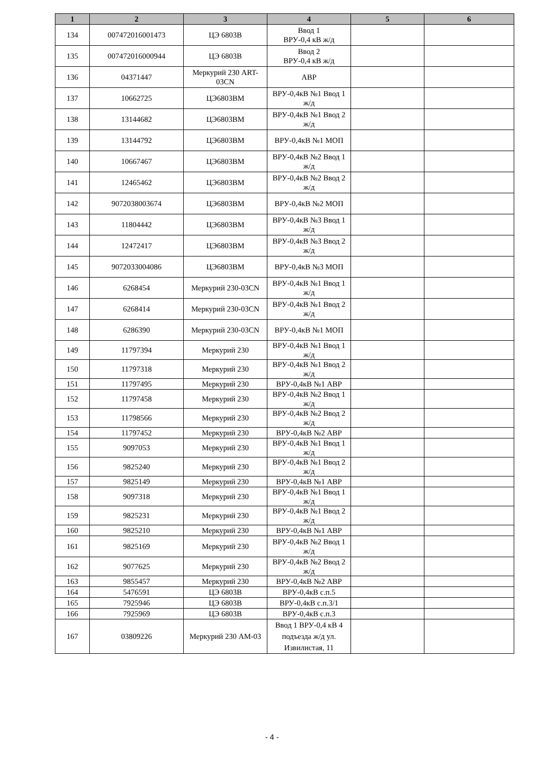| 1 | 2 | 3 | 4 | 5 | 6 |
| --- | --- | --- | --- | --- | --- |
| 134 | 007472016001473 | ЦЭ 6803В | Ввод 1 ВРУ-0,4 кВ ж/д | | |
| 135 | 007472016000944 | ЦЭ 6803В | Ввод 2 ВРУ-0,4 кВ ж/д | | |
| 136 | 04371447 | Меркурий 230 ART-03CN | АВР | | |
| 137 | 10662725 | ЦЭ6803ВМ | ВРУ-0,4кВ №1 Ввод 1 ж/д | | |
| 138 | 13144682 | ЦЭ6803ВМ | ВРУ-0,4кВ №1 Ввод 2 ж/д | | |
| 139 | 13144792 | ЦЭ6803ВМ | ВРУ-0,4кВ №1 МОП | | |
| 140 | 10667467 | ЦЭ6803ВМ | ВРУ-0,4кВ №2 Ввод 1 ж/д | | |
| 141 | 12465462 | ЦЭ6803ВМ | ВРУ-0,4кВ №2 Ввод 2 ж/д | | |
| 142 | 9072038003674 | ЦЭ6803ВМ | ВРУ-0,4кВ №2 МОП | | |
| 143 | 11804442 | ЦЭ6803ВМ | ВРУ-0,4кВ №3 Ввод 1 ж/д | | |
| 144 | 12472417 | ЦЭ6803ВМ | ВРУ-0,4кВ №3 Ввод 2 ж/д | | |
| 145 | 9072033004086 | ЦЭ6803ВМ | ВРУ-0,4кВ №3 МОП | | |
| 146 | 6268454 | Меркурий 230-03CN | ВРУ-0,4кВ №1 Ввод 1 ж/д | | |
| 147 | 6268414 | Меркурий 230-03CN | ВРУ-0,4кВ №1 Ввод 2 ж/д | | |
| 148 | 6286390 | Меркурий 230-03CN | ВРУ-0,4кВ №1 МОП | | |
| 149 | 11797394 | Меркурий 230 | ВРУ-0,4кВ №1 Ввод 1 ж/д | | |
| 150 | 11797318 | Меркурий 230 | ВРУ-0,4кВ №1 Ввод 2 ж/д | | |
| 151 | 11797495 | Меркурий 230 | ВРУ-0,4кВ №1 АВР | | |
| 152 | 11797458 | Меркурий 230 | ВРУ-0,4кВ №2 Ввод 1 ж/д | | |
| 153 | 11798566 | Меркурий 230 | ВРУ-0,4кВ №2 Ввод 2 ж/д | | |
| 154 | 11797452 | Меркурий 230 | ВРУ-0,4кВ №2 АВР | | |
| 155 | 9097053 | Меркурий 230 | ВРУ-0,4кВ №1 Ввод 1 ж/д | | |
| 156 | 9825240 | Меркурий 230 | ВРУ-0,4кВ №1 Ввод 2 ж/д | | |
| 157 | 9825149 | Меркурий 230 | ВРУ-0,4кВ №1 АВР | | |
| 158 | 9097318 | Меркурий 230 | ВРУ-0,4кВ №1 Ввод 1 ж/д | | |
| 159 | 9825231 | Меркурий 230 | ВРУ-0,4кВ №1 Ввод 2 ж/д | | |
| 160 | 9825210 | Меркурий 230 | ВРУ-0,4кВ №1 АВР | | |
| 161 | 9825169 | Меркурий 230 | ВРУ-0,4кВ №2 Ввод 1 ж/д | | |
| 162 | 9077625 | Меркурий 230 | ВРУ-0,4кВ №2 Ввод 2 ж/д | | |
| 163 | 9855457 | Меркурий 230 | ВРУ-0,4кВ №2 АВР | | |
| 164 | 5476591 | ЦЭ 6803В | ВРУ-0,4кВ с.п.5 | | |
| 165 | 7925946 | ЦЭ 6803В | ВРУ-0,4кВ с.п.3/1 | | |
| 166 | 7925969 | ЦЭ 6803В | ВРУ-0,4кВ с.п.3 | | |
| 167 | 03809226 | Меркурий 230 АМ-03 | Ввод 1 ВРУ-0,4 кВ 4 подъезда ж/д ул. Извилистая, 11 | | |
- 4 -